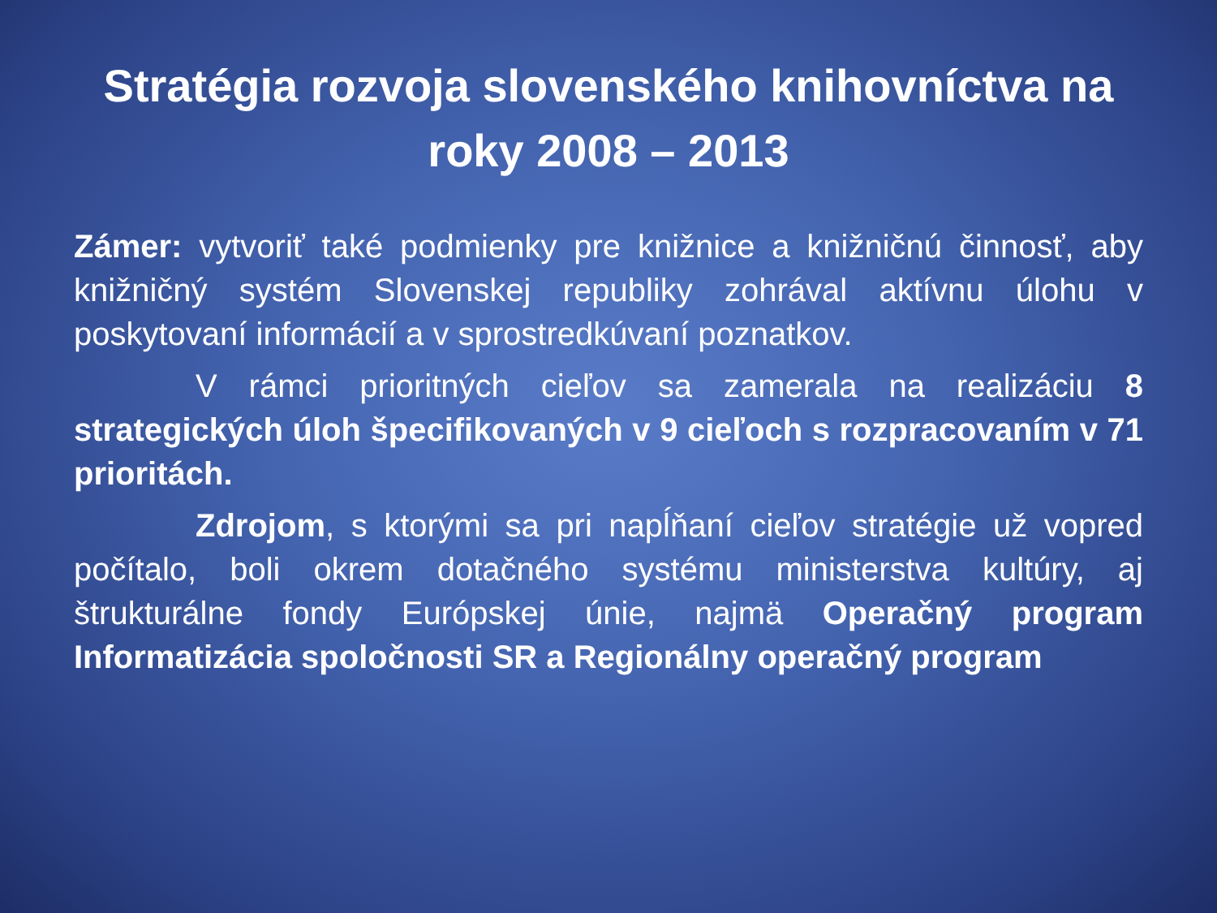Stratégia rozvoja slovenského knihovníctva na roky 2008 – 2013
Zámer: vytvoriť také podmienky pre knižnice a knižničnú činnosť, aby knižničný systém Slovenskej republiky zohrával aktívnu úlohu v poskytovaní informácií a v sprostredkúvaní poznatkov.
V rámci prioritných cieľov sa zamerala na realizáciu 8 strategických úloh špecifikovaných v 9 cieľoch s rozpracovaním v 71 prioritách.
Zdrojom, s ktorými sa pri napĺňaní cieľov stratégie už vopred počítalo, boli okrem dotačného systému ministerstva kultúry, aj štrukturálne fondy Európskej únie, najmä Operačný program Informatizácia spoločnosti SR a Regionálny operačný program